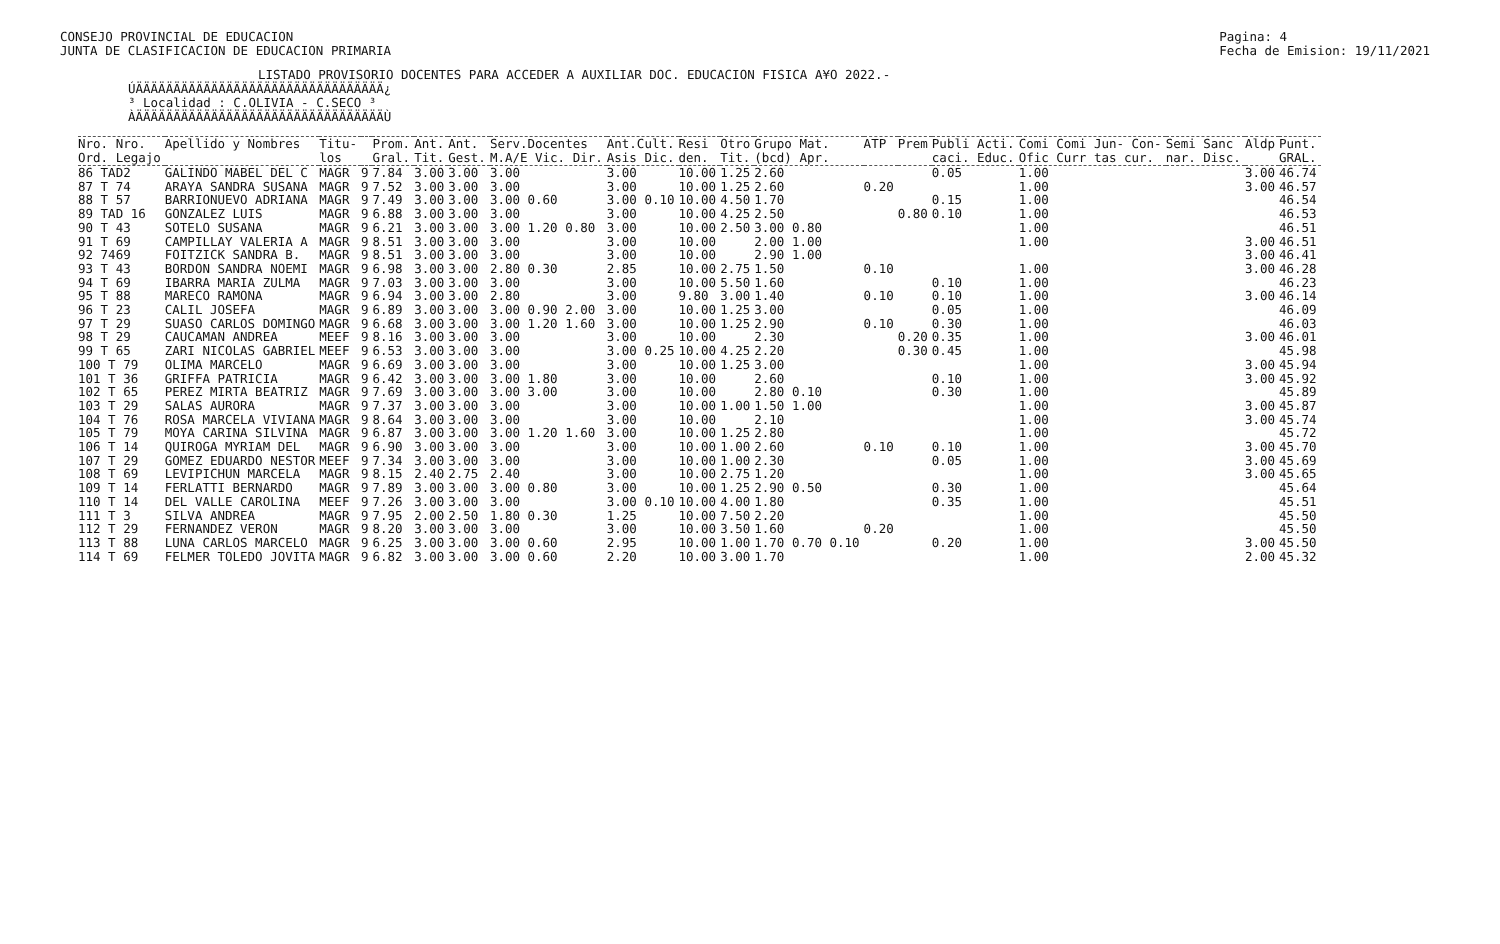CONSEJO PROVINCIAL DE EDUCACION
JUNTA DE CLASIFICACION DE EDUCACION PRIMARIA
Pagina: 4
Fecha de Emision: 19/11/2021
LISTADO PROVISORIO DOCENTES PARA ACCEDER A AUXILIAR DOC. EDUCACION FISICA A¥O 2022.-
ÚÄÄÄÄÄÄÄÄÄÄÄÄÄÄÄÄÄÄÄÄÄÄÄÄÄÄÄÄÄÄÄÄÄ¿
³ Localidad : C.OLIVIA - C.SECO ³
ÀÄÄÄÄÄÄÄÄÄÄÄÄÄÄÄÄÄÄÄÄÄÄÄÄÄÄÄÄÄÄÄÄÄÙ
| Nro. Nro. Ord. Legajo | Apellido y Nombres | Titu- los | | Prom. Gral. | Ant. Tit. | Ant. Gest. | Serv.Docentes M.A/E Vic. Dir. | Ant.Cult. Asis Dic. | Resi den. | Otro Tit. | Grupo Mat. (bcd) Apr. | ATP | Prem | Publi Acti. caci. Educ. | Comi Comi Jun- Con- Ofic Curr tas cur. | Semi Sanc nar. Disc. | Aldp | Punt. GRAL. |
| --- | --- | --- | --- | --- | --- | --- | --- | --- | --- | --- | --- | --- | --- | --- | --- | --- | --- | --- |
| 86 TAD2 | GALINDO MABEL DEL C | MAGR | 9 | 7.84 | 3.00 | 3.00 | 3.00 | 3.00 | 10.00 | 1.25 | 2.60 | | | 0.05 | 1.00 | | 3.00 | 46.74 |
| 87 T 74 | ARAYA SANDRA SUSANA | MAGR | 9 | 7.52 | 3.00 | 3.00 | 3.00 | 3.00 | 10.00 | 1.25 | 2.60 | 0.20 | | | 1.00 | | 3.00 | 46.57 |
| 88 T 57 | BARRIONUEVO ADRIANA | MAGR | 9 | 7.49 | 3.00 | 3.00 | 3.00 0.60 | 3.00 0.10 | 10.00 | 4.50 | 1.70 | | | 0.15 | 1.00 | | | 46.54 |
| 89 TAD 16 | GONZALEZ LUIS | MAGR | 9 | 6.88 | 3.00 | 3.00 | 3.00 | 3.00 | 10.00 | 4.25 | 2.50 | | 0.80 | 0.10 | 1.00 | | | 46.53 |
| 90 T 43 | SOTELO SUSANA | MAGR | 9 | 6.21 | 3.00 | 3.00 | 3.00 1.20 0.80 | 3.00 | 10.00 | 2.50 | 3.00 0.80 | | | | 1.00 | | | 46.51 |
| 91 T 69 | CAMPILLAY VALERIA A | MAGR | 9 | 8.51 | 3.00 | 3.00 | 3.00 | 3.00 | 10.00 | | 2.00 1.00 | | | | 1.00 | | 3.00 | 46.51 |
| 92 7469 | FOITZICK SANDRA B. | MAGR | 9 | 8.51 | 3.00 | 3.00 | 3.00 | 3.00 | 10.00 | | 2.90 1.00 | | | | | | 3.00 | 46.41 |
| 93 T 43 | BORDON SANDRA NOEMI | MAGR | 9 | 6.98 | 3.00 | 3.00 | 2.80 0.30 | 2.85 | 10.00 | 2.75 | 1.50 | 0.10 | | | 1.00 | | 3.00 | 46.28 |
| 94 T 69 | IBARRA MARIA ZULMA | MAGR | 9 | 7.03 | 3.00 | 3.00 | 3.00 | 3.00 | 10.00 | 5.50 | 1.60 | | | 0.10 | 1.00 | | | 46.23 |
| 95 T 88 | MARECO RAMONA | MAGR | 9 | 6.94 | 3.00 | 3.00 | 2.80 | 3.00 | 9.80 | 3.00 | 1.40 | 0.10 | | 0.10 | 1.00 | | 3.00 | 46.14 |
| 96 T 23 | CALIL JOSEFA | MAGR | 9 | 6.89 | 3.00 | 3.00 | 3.00 0.90 2.00 | 3.00 | 10.00 | 1.25 | 3.00 | | | 0.05 | 1.00 | | | 46.09 |
| 97 T 29 | SUASO CARLOS DOMINGO | MAGR | 9 | 6.68 | 3.00 | 3.00 | 3.00 1.20 1.60 | 3.00 | 10.00 | 1.25 | 2.90 | 0.10 | | 0.30 | 1.00 | | | 46.03 |
| 98 T 29 | CAUCAMAN ANDREA | MEEF | 9 | 8.16 | 3.00 | 3.00 | 3.00 | 3.00 | 10.00 | | 2.30 | | 0.20 | 0.35 | 1.00 | | 3.00 | 46.01 |
| 99 T 65 | ZARI NICOLAS GABRIEL | MEEF | 9 | 6.53 | 3.00 | 3.00 | 3.00 | 3.00 0.25 | 10.00 | 4.25 | 2.20 | | 0.30 | 0.45 | 1.00 | | | 45.98 |
| 100 T 79 | OLIMA MARCELO | MAGR | 9 | 6.69 | 3.00 | 3.00 | 3.00 | 3.00 | 10.00 | 1.25 | 3.00 | | | | 1.00 | | 3.00 | 45.94 |
| 101 T 36 | GRIFFA PATRICIA | MAGR | 9 | 6.42 | 3.00 | 3.00 | 3.00 1.80 | 3.00 | 10.00 | | 2.60 | | | 0.10 | 1.00 | | 3.00 | 45.92 |
| 102 T 65 | PEREZ MIRTA BEATRIZ | MAGR | 9 | 7.69 | 3.00 | 3.00 | 3.00 3.00 | 3.00 | 10.00 | | 2.80 0.10 | | | 0.30 | 1.00 | | | 45.89 |
| 103 T 29 | SALAS AURORA | MAGR | 9 | 7.37 | 3.00 | 3.00 | 3.00 | 3.00 | 10.00 | 1.00 | 1.50 1.00 | | | | 1.00 | | 3.00 | 45.87 |
| 104 T 76 | ROSA MARCELA VIVIANA | MAGR | 9 | 8.64 | 3.00 | 3.00 | 3.00 | 3.00 | 10.00 | | 2.10 | | | | 1.00 | | 3.00 | 45.74 |
| 105 T 79 | MOYA CARINA SILVINA | MAGR | 9 | 6.87 | 3.00 | 3.00 | 3.00 1.20 1.60 | 3.00 | 10.00 | 1.25 | 2.80 | | | | 1.00 | | | 45.72 |
| 106 T 14 | QUIROGA MYRIAM DEL | MAGR | 9 | 6.90 | 3.00 | 3.00 | 3.00 | 3.00 | 10.00 | 1.00 | 2.60 | 0.10 | | 0.10 | 1.00 | | 3.00 | 45.70 |
| 107 T 29 | GOMEZ EDUARDO NESTOR | MEEF | 9 | 7.34 | 3.00 | 3.00 | 3.00 | 3.00 | 10.00 | 1.00 | 2.30 | | | 0.05 | 1.00 | | 3.00 | 45.69 |
| 108 T 69 | LEVIPICHUN MARCELA | MAGR | 9 | 8.15 | 2.40 | 2.75 | 2.40 | 3.00 | 10.00 | 2.75 | 1.20 | | | | 1.00 | | 3.00 | 45.65 |
| 109 T 14 | FERLATTI BERNARDO | MAGR | 9 | 7.89 | 3.00 | 3.00 | 3.00 0.80 | 3.00 | 10.00 | 1.25 | 2.90 0.50 | | | 0.30 | 1.00 | | | 45.64 |
| 110 T 14 | DEL VALLE CAROLINA | MEEF | 9 | 7.26 | 3.00 | 3.00 | 3.00 | 3.00 0.10 | 10.00 | 4.00 | 1.80 | | | 0.35 | 1.00 | | | 45.51 |
| 111 T 3 | SILVA ANDREA | MAGR | 9 | 7.95 | 2.00 | 2.50 | 1.80 0.30 | 1.25 | 10.00 | 7.50 | 2.20 | | | | 1.00 | | | 45.50 |
| 112 T 29 | FERNANDEZ VERON | MAGR | 9 | 8.20 | 3.00 | 3.00 | 3.00 | 3.00 | 10.00 | 3.50 | 1.60 | 0.20 | | | 1.00 | | | 45.50 |
| 113 T 88 | LUNA CARLOS MARCELO | MAGR | 9 | 6.25 | 3.00 | 3.00 | 3.00 0.60 | 2.95 | 10.00 | 1.00 | 1.70 0.70 0.10 | | | 0.20 | 1.00 | | 3.00 | 45.50 |
| 114 T 69 | FELMER TOLEDO JOVITA | MAGR | 9 | 6.82 | 3.00 | 3.00 | 3.00 0.60 | 2.20 | 10.00 | 3.00 | 1.70 | | | | 1.00 | | 2.00 | 45.32 |